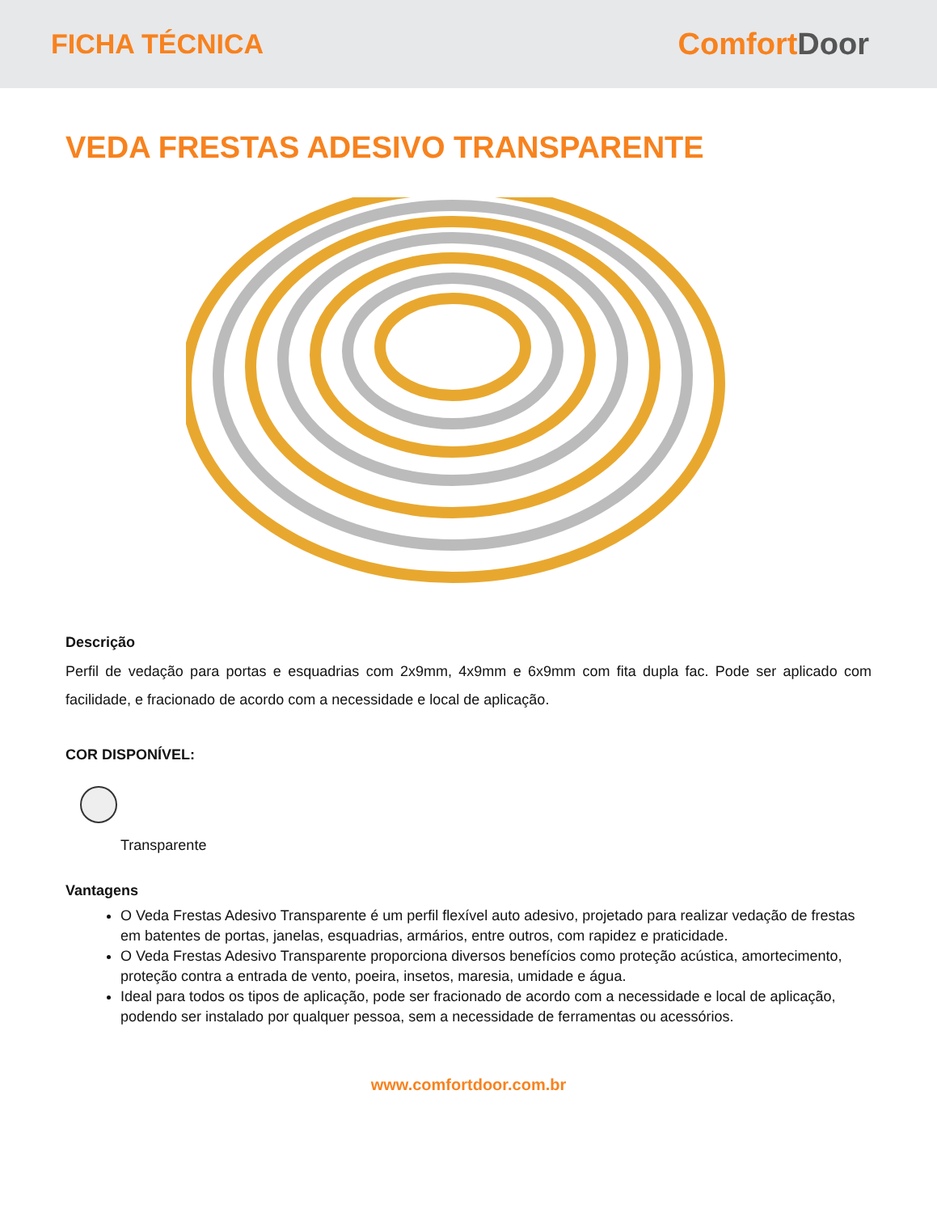FICHA TÉCNICA ComfortDoor
VEDA FRESTAS ADESIVO TRANSPARENTE
Descrição
Perfil de vedação para portas e esquadrias com 2x9mm, 4x9mm e 6x9mm com fita dupla fac. Pode ser aplicado com facilidade, e fracionado de acordo com a necessidade e local de aplicação.
COR DISPONÍVEL:
Transparente
Vantagens
O Veda Frestas Adesivo Transparente é um perfil flexível auto adesivo, projetado para realizar vedação de frestas em batentes de portas, janelas, esquadrias, armários, entre outros, com rapidez e praticidade.
O Veda Frestas Adesivo Transparente proporciona diversos benefícios como proteção acústica, amortecimento, proteção contra a entrada de vento, poeira, insetos, maresia, umidade e água.
Ideal para todos os tipos de aplicação, pode ser fracionado de acordo com a necessidade e local de aplicação, podendo ser instalado por qualquer pessoa, sem a necessidade de ferramentas ou acessórios.
www.comfortdoor.com.br